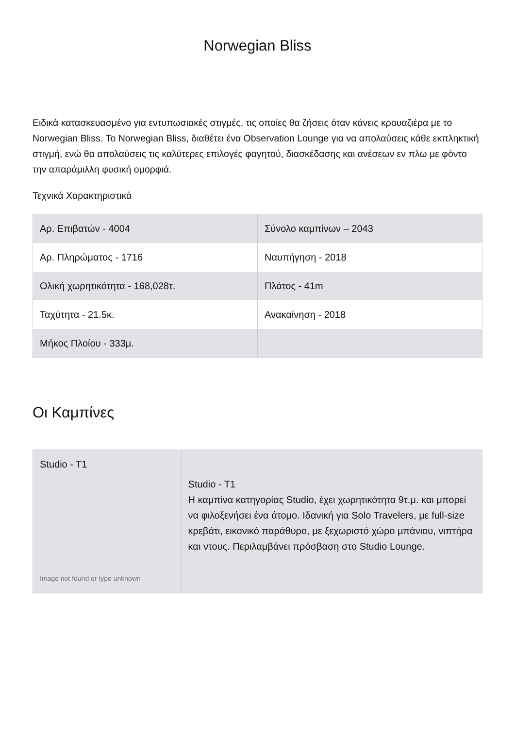Norwegian Bliss
Ειδικά κατασκευασμένο για εντυπωσιακές στιγμές, τις οποίες θα ζήσεις όταν κάνεις κρουαζιέρα με το Norwegian Bliss. Το Norwegian Bliss, διαθέτει ένα Observation Lounge για να απολαύσεις κάθε εκπληκτική στιγμή, ενώ θα απολαύσεις τις καλύτερες επιλογές φαγητού, διασκέδασης και ανέσεων εν πλω με φόντο την απαράμιλλη φυσική ομορφιά.
Τεχνικά Χαρακτηριστικά
| Αρ. Επιβατών - 4004 | Σύνολο καμπίνων – 2043 |
| Αρ. Πληρώματος - 1716 | Ναυπήγηση - 2018 |
| Ολική χωρητικότητα - 168,028τ. | Πλάτος - 41m |
| Ταχύτητα - 21.5κ. | Ανακαίνηση - 2018 |
| Μήκος Πλοίου - 333μ. | |
Οι Καμπίνες
| Studio - T1 Image not found or type unknown | Studio - T1 Η καμπίνα κατηγορίας Studio, έχει χωρητικότητα 9τ.μ. και μπορεί να φιλοξενήσει ένα άτομο. Ιδανική για Solo Travelers, με full-size κρεβάτι, εικονικό παράθυρο, με ξεχωριστό χώρο μπάνιου, νιπτήρα και ντους. Περιλαμβάνει πρόσβαση στο Studio Lounge. |